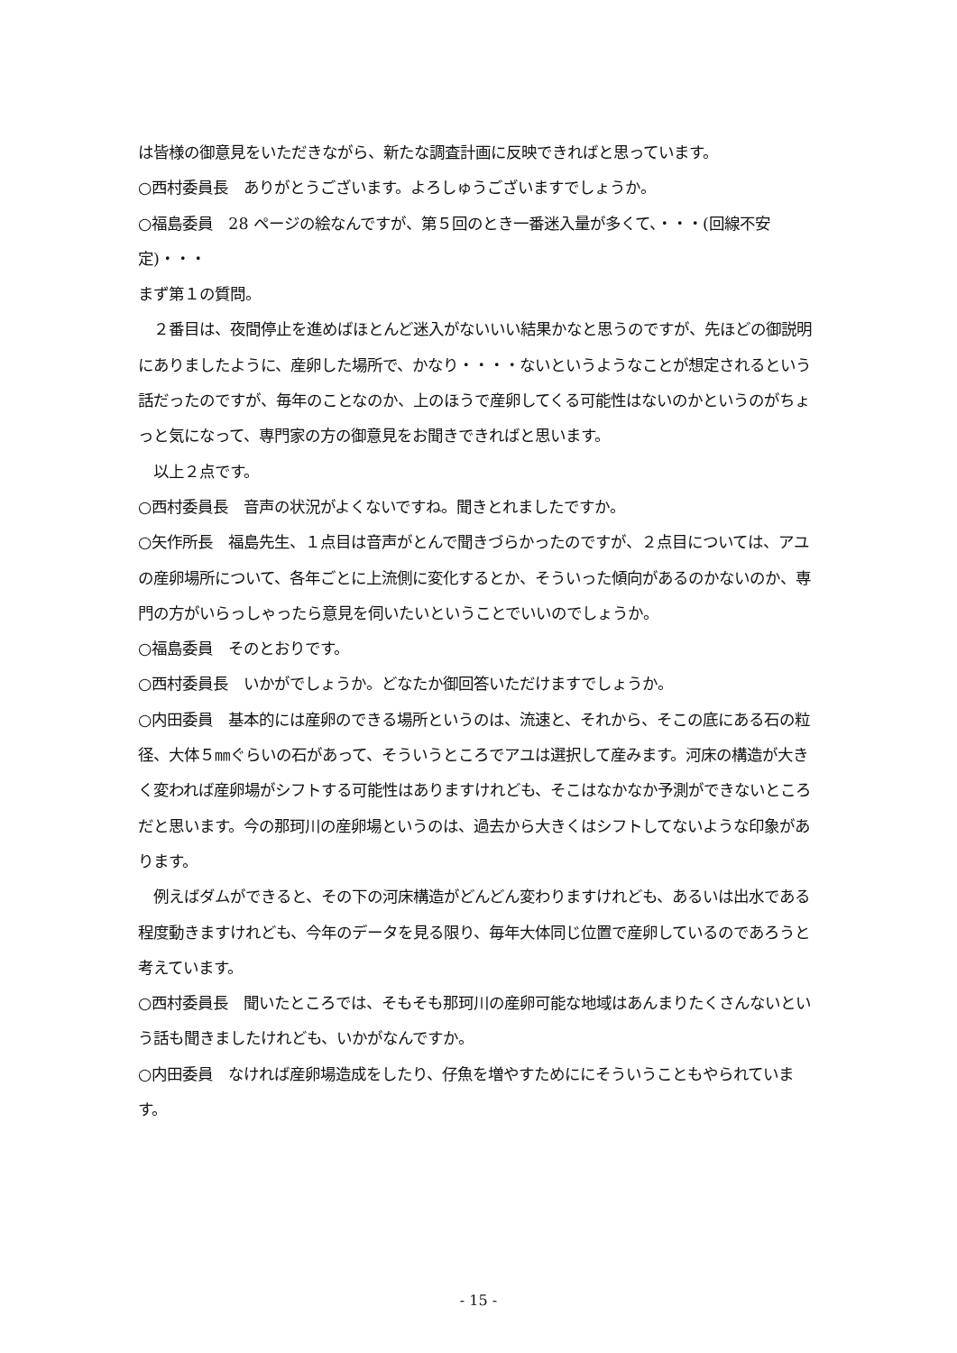は皆様の御意見をいただきながら、新たな調査計画に反映できればと思っています。
○西村委員長　ありがとうございます。よろしゅうございますでしょうか。
○福島委員　28 ページの絵なんですが、第５回のとき一番迷入量が多くて、・・・(回線不安定)・・・
まず第１の質問。
　２番目は、夜間停止を進めばほとんど迷入がないいい結果かなと思うのですが、先ほどの御説明にありましたように、産卵した場所で、かなり・・・・ないというようなことが想定されるという話だったのですが、毎年のことなのか、上のほうで産卵してくる可能性はないのかというのがちょっと気になって、専門家の方の御意見をお聞きできればと思います。
　以上２点です。
○西村委員長　音声の状況がよくないですね。聞きとれましたですか。
○矢作所長　福島先生、１点目は音声がとんで聞きづらかったのですが、２点目については、アユの産卵場所について、各年ごとに上流側に変化するとか、そういった傾向があるのかないのか、専門の方がいらっしゃったら意見を伺いたいということでいいのでしょうか。
○福島委員　そのとおりです。
○西村委員長　いかがでしょうか。どなたか御回答いただけますでしょうか。
○内田委員　基本的には産卵のできる場所というのは、流速と、それから、そこの底にある石の粒径、大体５㎜ぐらいの石があって、そういうところでアユは選択して産みます。河床の構造が大きく変われば産卵場がシフトする可能性はありますけれども、そこはなかなか予測ができないところだと思います。今の那珂川の産卵場というのは、過去から大きくはシフトしてないような印象があります。
　例えばダムができると、その下の河床構造がどんどん変わりますけれども、あるいは出水である程度動きますけれども、今年のデータを見る限り、毎年大体同じ位置で産卵しているのであろうと考えています。
○西村委員長　聞いたところでは、そもそも那珂川の産卵可能な地域はあんまりたくさんないという話も聞きましたけれども、いかがなんですか。
○内田委員　なければ産卵場造成をしたり、仔魚を増やすためににそういうこともやられています。
- 15 -